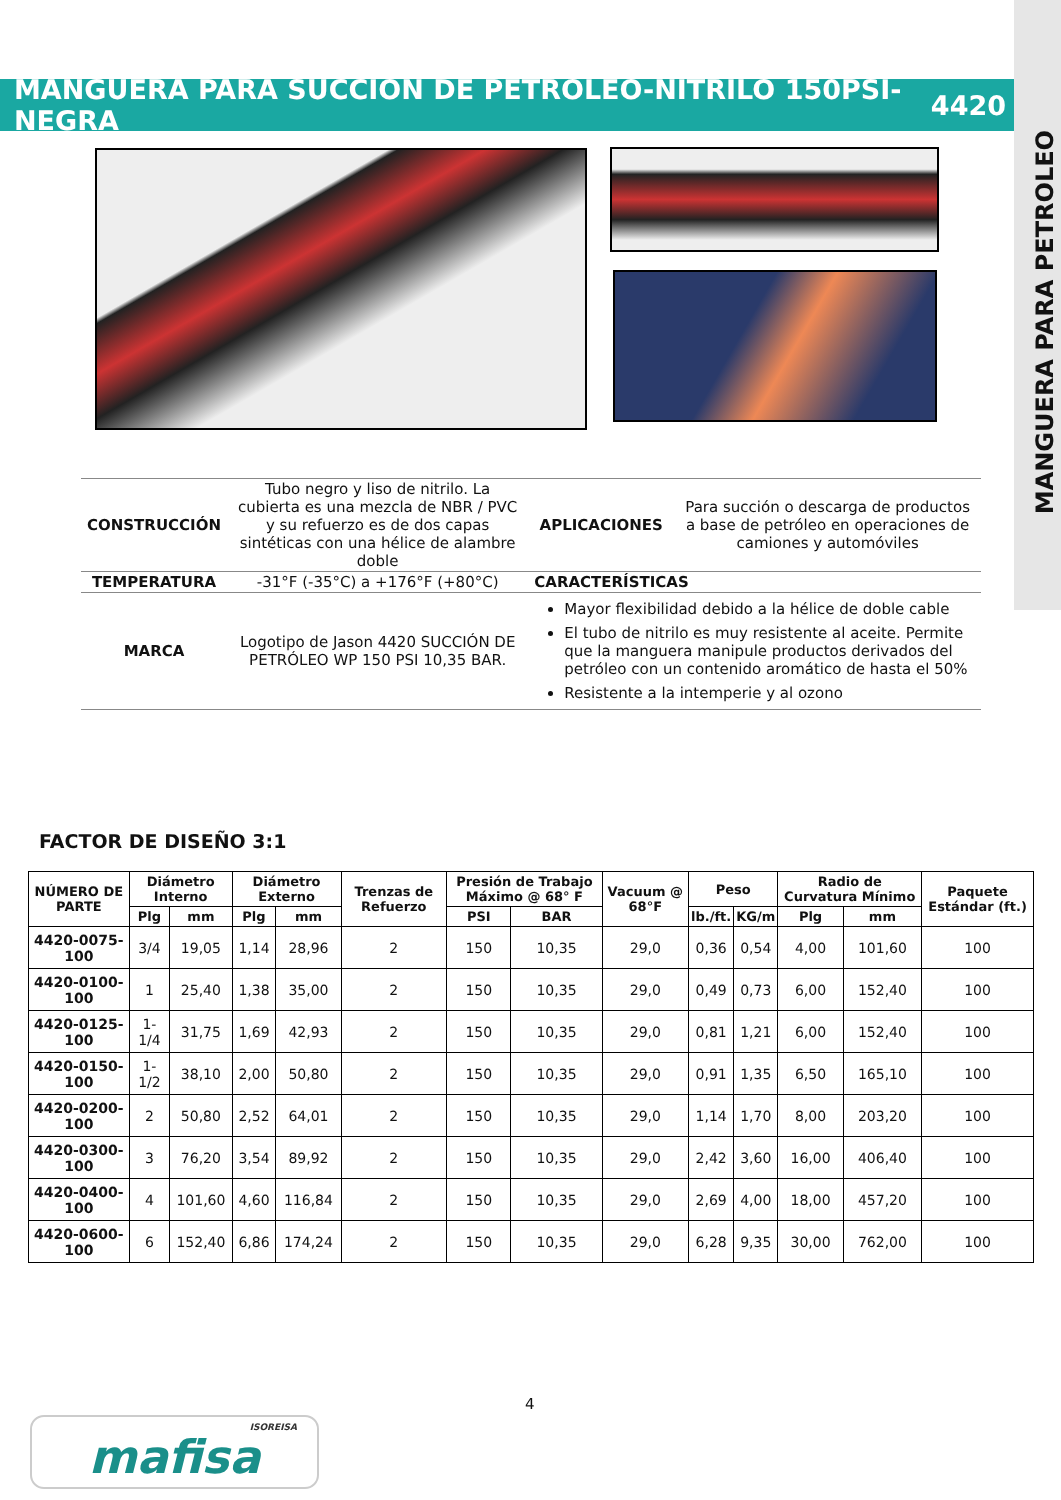MANGUERA PARA PETROLEO
MANGUERA PARA SUCCIÓN DE PETRÓLEO-NITRILO 150PSI-NEGRA 4420
| CONSTRUCCIÓN | Tubo negro y liso de nitrilo. La cubierta es una mezcla de NBR / PVC y su refuerzo es de dos capas sintéticas con una hélice de alambre doble | APLICACIONES | Para succión o descarga de productos a base de petróleo en operaciones de camiones y automóviles |
| TEMPERATURA | -31°F (-35°C) a +176°F (+80°C) | CARACTERÍSTICAS | |
| MARCA | Logotipo de Jason 4420 SUCCIÓN DE PETRÓLEO WP 150 PSI 10,35 BAR. | Mayor flexibilidad debido a la hélice de doble cable El tubo de nitrilo es muy resistente al aceite. Permite que la manguera manipule productos derivados del petróleo con un contenido aromático de hasta el 50% Resistente a la intemperie y al ozono | |
FACTOR DE DISEÑO 3:1
| NÚMERO DE PARTE | Diámetro Interno | | Diámetro Externo | | Trenzas de Refuerzo | Presión de Trabajo Máximo @ 68° F | | Vacuum @ 68°F | Peso | | Radio de Curvatura Mínimo | | Paquete Estándar (ft.) |
| --- | --- | --- | --- | --- | --- | --- | --- | --- | --- | --- | --- | --- | --- |
| | Plg | mm | Plg | mm | | PSI | BAR | | lb./ft. | KG/m | Plg | mm | |
| 4420-0075-100 | 3/4 | 19,05 | 1,14 | 28,96 | 2 | 150 | 10,35 | 29,0 | 0,36 | 0,54 | 4,00 | 101,60 | 100 |
| 4420-0100-100 | 1 | 25,40 | 1,38 | 35,00 | 2 | 150 | 10,35 | 29,0 | 0,49 | 0,73 | 6,00 | 152,40 | 100 |
| 4420-0125-100 | 1-1/4 | 31,75 | 1,69 | 42,93 | 2 | 150 | 10,35 | 29,0 | 0,81 | 1,21 | 6,00 | 152,40 | 100 |
| 4420-0150-100 | 1-1/2 | 38,10 | 2,00 | 50,80 | 2 | 150 | 10,35 | 29,0 | 0,91 | 1,35 | 6,50 | 165,10 | 100 |
| 4420-0200-100 | 2 | 50,80 | 2,52 | 64,01 | 2 | 150 | 10,35 | 29,0 | 1,14 | 1,70 | 8,00 | 203,20 | 100 |
| 4420-0300-100 | 3 | 76,20 | 3,54 | 89,92 | 2 | 150 | 10,35 | 29,0 | 2,42 | 3,60 | 16,00 | 406,40 | 100 |
| 4420-0400-100 | 4 | 101,60 | 4,60 | 116,84 | 2 | 150 | 10,35 | 29,0 | 2,69 | 4,00 | 18,00 | 457,20 | 100 |
| 4420-0600-100 | 6 | 152,40 | 6,86 | 174,24 | 2 | 150 | 10,35 | 29,0 | 6,28 | 9,35 | 30,00 | 762,00 | 100 |
4
ISOREISA
mafisa